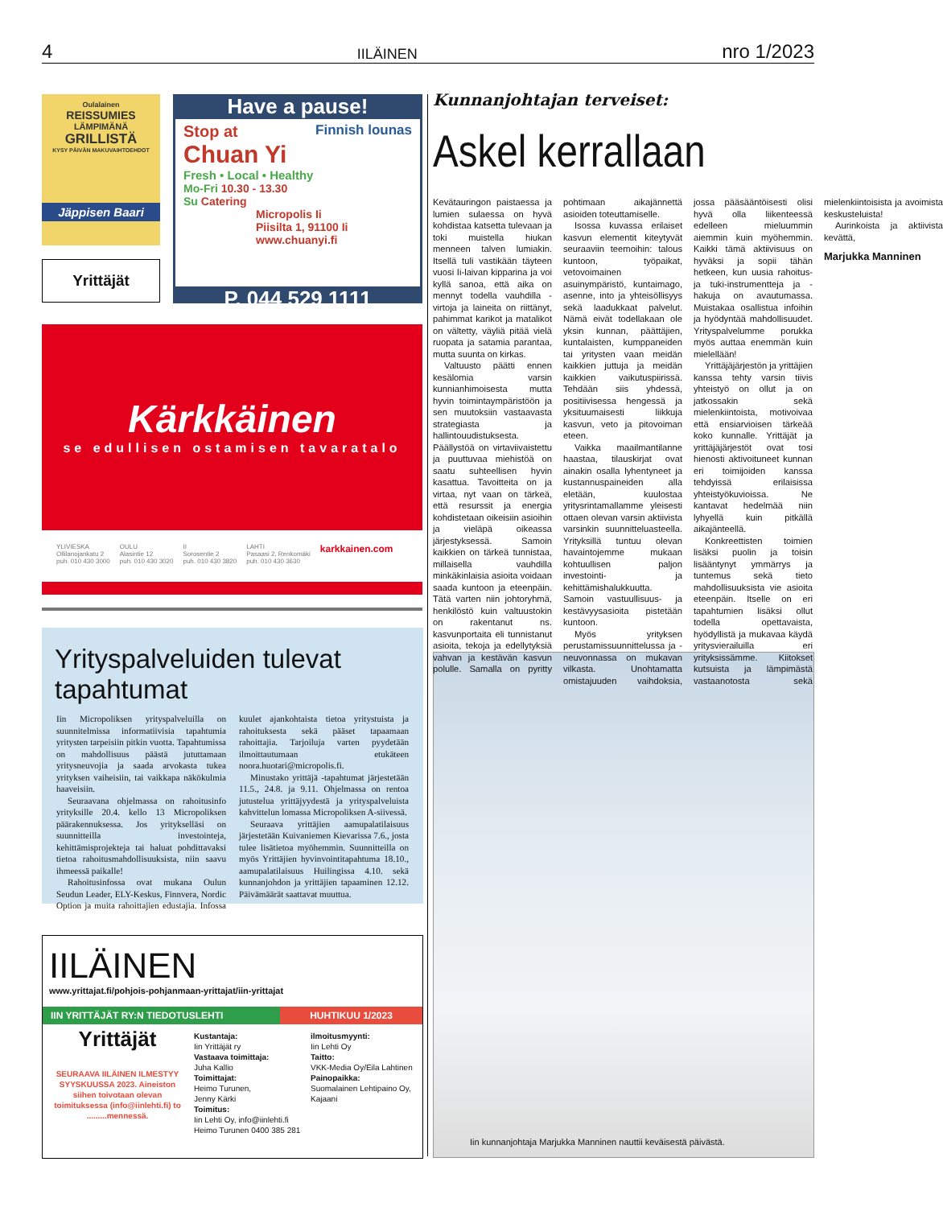4 IILÄINEN nro 1/2023
Oulalainen
REISSUMIES
LÄMPIMÄNÄ
GRILLISTÄ
KYSY PÄIVÄN MAKUVAIHTOEHDOT
Jäppisen Baari
Yrittäjät
Have a pause!
Stop at Finnish lounas
Chuan Yi
Fresh • Local • Healthy
Mo-Fri 10.30 - 13.30
Su Catering
Micropolis Ii
Piisilta 1, 91100 Ii
www.chuanyi.fi
P. 044 529 1111
Kärkkäinen
se edullisen ostamisen tavaratalo
YLIVIESKA
Ollilanojankatu 2
puh. 010 430 3000
OULU
Alasintie 12
puh. 010 430 3020
II
Sorosentie 2
puh. 010 430 3820
LAHTI
Pasaasi 2, Renkomäki
puh. 010 430 3630
karkkainen.com
Yrityspalveluiden tulevat tapahtumat
Iin Micropoliksen yrityspalveluilla on suunnitelmissa informatiivisia tapahtumia yritysten tarpeisiin pitkin vuotta. Tapahtumissa on mahdollisuus päästä jututtamaan yritysneuvojia ja saada arvokasta tukea yrityksen vaiheisiin, tai vaikkapa näkökulmia haaveisiin.
Seuraavana ohjelmassa on rahoitusinfo yrityksille 20.4. kello 13 Micropoliksen päärakennuksessa. Jos yritykselläsi on suunnitteilla investointeja, kehittämisprojekteja tai haluat pohdittavaksi tietoa rahoitusmahdollisuuksista, niin saavu ihmeessä paikalle!
Rahoitusinfossa ovat mukana Oulun Seudun Leader, ELY-Keskus, Finnvera, Nordic Option ja muita rahoittajien edustajia. Infossa kuulet ajankohtaista tietoa yritystuista ja rahoituksesta sekä pääset tapaamaan rahoittajia. Tarjoiluja varten pyydetään ilmoittautumaan etukäteen noora.huotari@micropolis.fi.
Minustako yrittäjä -tapahtumat järjestetään 11.5., 24.8. ja 9.11. Ohjelmassa on rentoa jutustelua yrittäjyydestä ja yrityspalveluista kahvittelun lomassa Micropoliksen A-siivessä.
Seuraava yrittäjien aamupalatilaisuus järjestetään Kuivaniemen Kievarissa 7.6., josta tulee lisätietoa myöhemmin. Suunnitteilla on myös Yrittäjien hyvinvointitapahtuma 18.10., aamupalatilaisuus Huilingissa 4.10. sekä kunnanjohdon ja yrittäjien tapaaminen 12.12. Päivämäärät saattavat muuttua.
IILÄINEN
www.yrittajat.fi/pohjois-pohjanmaan-yrittajat/iin-yrittajat
IIN YRITTÄJÄT RY:N TIEDOTUSLEHTI HUHTIKUU 1/2023
Yrittäjät
SEURAAVA IILÄINEN ILMESTYY SYYSKUUSSA 2023. Aineiston siihen toivotaan olevan toimituksessa (info@iinlehti.fi) to .........mennessä.
Kustantaja:
Iin Yrittäjät ry
Vastaava toimittaja:
Juha Kallio
Toimittajat:
Heimo Turunen,
Jenny Kärki
Toimitus:
Iin Lehti Oy, info@iinlehti.fi
Heimo Turunen 0400 385 281
ilmoitusmyynti:
Iin Lehti Oy
Taitto:
VKK-Media Oy/Eila Lahtinen
Painopaikka:
Suomalainen Lehtipaino Oy, Kajaani
Kunnanjohtajan terveiset:
Askel kerrallaan
Kevätauringon paistaessa ja lumien sulaessa on hyvä kohdistaa katsetta tulevaan ja toki muistella hiukan menneen talven lumiakin. Itsellä tuli vastikään täyteen vuosi Ii-laivan kipparina ja voi kyllä sanoa, että aika on mennyt todella vauhdilla - virtoja ja laineita on riittänyt, pahimmat karikot ja matalikot on vältetty, väyliä pitää vielä ruopata ja satamia parantaa, mutta suunta on kirkas.
Valtuusto päätti ennen kesälomia varsin kunnianhimoisesta mutta hyvin toimintaympäristöön ja sen muutoksiin vastaavasta strategiasta ja hallintouudistuksesta. Päällystöä on virtaviivaistettu ja puuttuvaa miehistöä on saatu suhteellisen hyvin kasattua. Tavoitteita on ja virtaa, nyt vaan on tärkeä, että resurssit ja energia kohdistetaan oikeisiin asioihin ja vieläpä oikeassa järjestyksessä. Samoin kaikkien on tärkeä tunnistaa, millaisella vauhdilla minkäkinlaisia asioita voidaan saada kuntoon ja eteenpäin. Tätä varten niin johtoryhmä, henkilöstö kuin valtuustokin on rakentanut ns. kasvunportaita eli tunnistanut asioita, tekoja ja edellytyksiä vahvan ja kestävän kasvun polulle. Samalla on pyritty pohtimaan aikajännettä asioiden toteuttamiselle.
Isossa kuvassa erilaiset kasvun elementit kiteytyvät seuraaviin teemoihin: talous kuntoon, työpaikat, vetovoimainen asuinympäristö, kuntaimago, asenne, into ja yhteisöllisyys sekä laadukkaat palvelut. Nämä eivät todellakaan ole yksin kunnan, päättäjien, kuntalaisten, kumppaneiden tai yritysten vaan meidän kaikkien juttuja ja meidän kaikkien vaikutuspiirissä. Tehdään siis yhdessä, positiivisessa hengessä ja yksituumaisesti liikkuja kasvun, veto ja pitovoiman eteen.
Vaikka maailmantilanne haastaa, tilauskirjat ovat ainakin osalla lyhentyneet ja kustannuspaineiden alla eletään, kuulostaa yritysrintamallamme yleisesti ottaen olevan varsin aktiivista varsinkin suunnitteluasteella. Yrityksillä tuntuu olevan havaintojemme mukaan kohtuullisen paljon investointi- ja kehittämishalukkuutta. Samoin vastuullisuus- ja kestävyysasioita pistetään kuntoon.
Myös yrityksen perustamissuunnittelussa ja -neuvonnassa on mukavan vilkasta. Unohtamatta omistajuuden vaihdoksia, jossa pääsääntöisesti olisi hyvä olla liikenteessä edelleen mieluummin aiemmin kuin myöhemmin. Kaikki tämä aktiivisuus on hyväksi ja sopii tähän hetkeen, kun uusia rahoitus- ja tuki-instrumentteja ja -hakuja on avautumassa. Muistakaa osallistua infoihin ja hyödyntää mahdollisuudet. Yrityspalvelumme porukka myös auttaa enemmän kuin mielellään!
Yrittäjäjärjestön ja yrittäjien kanssa tehty varsin tiivis yhteistyö on ollut ja on jatkossakin sekä mielenkiintoista, motivoivaa että ensiarvioisen tärkeää koko kunnalle. Yrittäjät ja yrittäjäjärjestöt ovat tosi hienosti aktivoituneet kunnan eri toimijoiden kanssa tehdyissä erilaisissa yhteistyökuvioissa. Ne kantavat hedelmää niin lyhyellä kuin pitkällä aikajänteellä.
Konkreettisten toimien lisäksi puolin ja toisin lisääntynyt ymmärrys ja tuntemus sekä tieto mahdollisuuksista vie asioita eteenpäin. Itselle on eri tapahtumien lisäksi ollut todella opettavaista, hyödyllistä ja mukavaa käydä yritysvierailuilla eri yrityksissämme. Kiitokset kutsuista ja lämpimästä vastaanotosta sekä mielenkiintoisista ja avoimista keskusteluista!
Aurinkoista ja aktiivista kevättä,
Marjukka Manninen
Iin kunnanjohtaja Marjukka Manninen nauttii keväisestä päivästä.